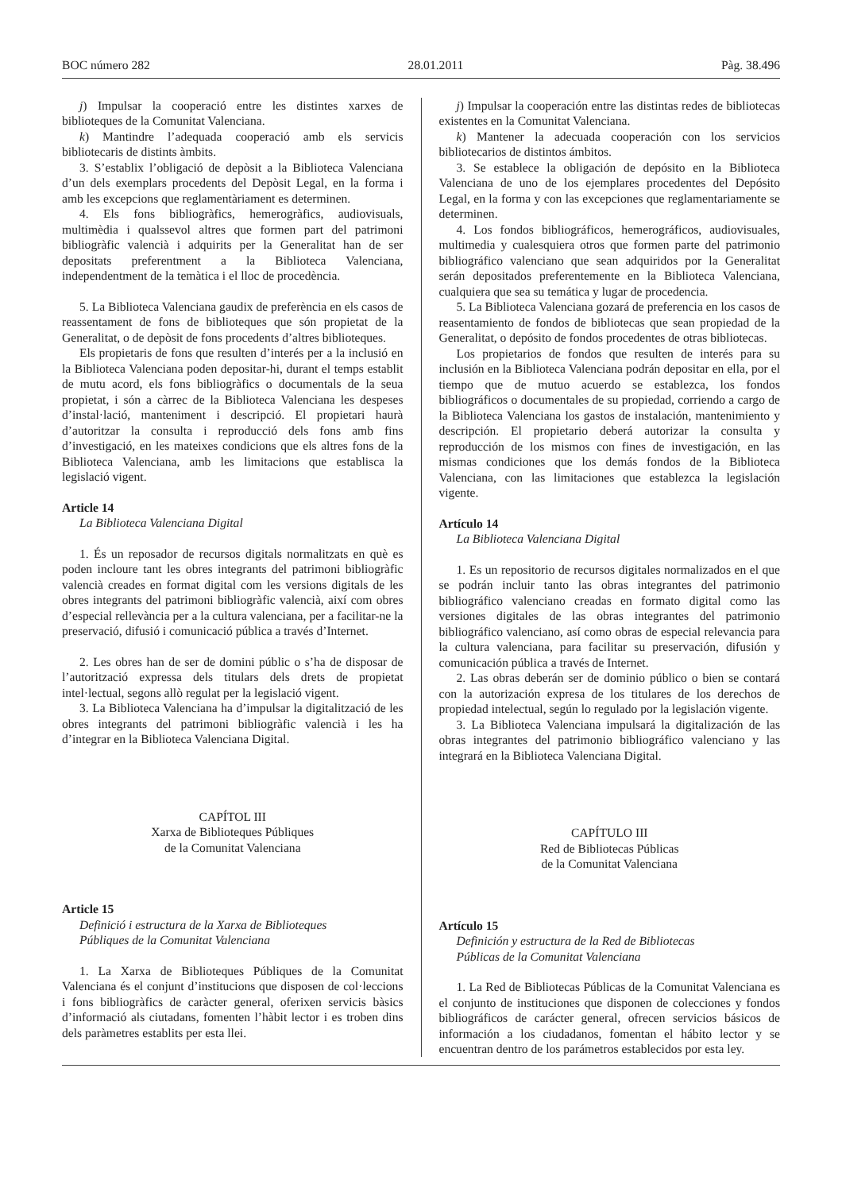BOC número 282 28.01.2011 Pàg. 38.496
j) Impulsar la cooperació entre les distintes xarxes de biblioteques de la Comunitat Valenciana.
k) Mantindre l’adequada cooperació amb els servicis bibliotecaris de distints àmbits.
3. S’establix l’obligació de depòsit a la Biblioteca Valenciana d’un dels exemplars procedents del Depòsit Legal, en la forma i amb les excepcions que reglamentàriament es determinen.
4. Els fons bibliogràfics, hemerogràfics, audiovisuals, multimèdia i qualssevol altres que formen part del patrimoni bibliogràfic valencià i adquirits per la Generalitat han de ser depositats preferentment a la Biblioteca Valenciana, independentment de la temàtica i el lloc de procedència.
5. La Biblioteca Valenciana gaudix de preferència en els casos de reassentament de fons de biblioteques que són propietat de la Generalitat, o de depòsit de fons procedents d’altres biblioteques.
Els propietaris de fons que resulten d’interés per a la inclusió en la Biblioteca Valenciana poden depositar-hi, durant el temps establit de mutu acord, els fons bibliogràfics o documentals de la seua propietat, i són a càrrec de la Biblioteca Valenciana les despeses d’instal·lació, manteniment i descripció. El propietari haurà d’autoritzar la consulta i reproducció dels fons amb fins d’investigació, en les mateixes condicions que els altres fons de la Biblioteca Valenciana, amb les limitacions que establisca la legislació vigent.
Article 14
La Biblioteca Valenciana Digital
1. És un reposador de recursos digitals normalitzats en què es poden incloure tant les obres integrants del patrimoni bibliogràfic valencià creades en format digital com les versions digitals de les obres integrants del patrimoni bibliogràfic valencià, així com obres d’especial rellevància per a la cultura valenciana, per a facilitar-ne la preservació, difusió i comunicació pública a través d’Internet.
2. Les obres han de ser de domini públic o s’ha de disposar de l’autorització expressa dels titulars dels drets de propietat intel·lectual, segons allò regulat per la legislació vigent.
3. La Biblioteca Valenciana ha d’impulsar la digitalització de les obres integrants del patrimoni bibliogràfic valencià i les ha d’integrar en la Biblioteca Valenciana Digital.
CAPÍTOL III
Xarxa de Biblioteques Públiques
de la Comunitat Valenciana
Article 15
Definició i estructura de la Xarxa de Biblioteques
Públiques de la Comunitat Valenciana
1. La Xarxa de Biblioteques Públiques de la Comunitat Valenciana és el conjunt d’institucions que disposen de col·leccions i fons bibliogràfics de caràcter general, oferixen servicis bàsics d’informació als ciutadans, fomenten l’hàbit lector i es troben dins dels paràmetres establits per esta llei.
j) Impulsar la cooperación entre las distintas redes de bibliotecas existentes en la Comunitat Valenciana.
k) Mantener la adecuada cooperación con los servicios bibliotecarios de distintos ámbitos.
3. Se establece la obligación de depósito en la Biblioteca Valenciana de uno de los ejemplares procedentes del Depósito Legal, en la forma y con las excepciones que reglamentariamente se determinen.
4. Los fondos bibliográficos, hemerográficos, audiovisuales, multimedia y cualesquiera otros que formen parte del patrimonio bibliográfico valenciano que sean adquiridos por la Generalitat serán depositados preferentemente en la Biblioteca Valenciana, cualquiera que sea su temática y lugar de procedencia.
5. La Biblioteca Valenciana gozará de preferencia en los casos de reasentamiento de fondos de bibliotecas que sean propiedad de la Generalitat, o depósito de fondos procedentes de otras bibliotecas.
Los propietarios de fondos que resulten de interés para su inclusión en la Biblioteca Valenciana podrán depositar en ella, por el tiempo que de mutuo acuerdo se establezca, los fondos bibliográficos o documentales de su propiedad, corriendo a cargo de la Biblioteca Valenciana los gastos de instalación, mantenimiento y descripción. El propietario deberá autorizar la consulta y reproducción de los mismos con fines de investigación, en las mismas condiciones que los demás fondos de la Biblioteca Valenciana, con las limitaciones que establezca la legislación vigente.
Artículo 14
La Biblioteca Valenciana Digital
1. Es un repositorio de recursos digitales normalizados en el que se podrán incluir tanto las obras integrantes del patrimonio bibliográfico valenciano creadas en formato digital como las versiones digitales de las obras integrantes del patrimonio bibliográfico valenciano, así como obras de especial relevancia para la cultura valenciana, para facilitar su preservación, difusión y comunicación pública a través de Internet.
2. Las obras deberán ser de dominio público o bien se contará con la autorización expresa de los titulares de los derechos de propiedad intelectual, según lo regulado por la legislación vigente.
3. La Biblioteca Valenciana impulsará la digitalización de las obras integrantes del patrimonio bibliográfico valenciano y las integrará en la Biblioteca Valenciana Digital.
CAPÍTULO III
Red de Bibliotecas Públicas
de la Comunitat Valenciana
Artículo 15
Definición y estructura de la Red de Bibliotecas
Públicas de la Comunitat Valenciana
1. La Red de Bibliotecas Públicas de la Comunitat Valenciana es el conjunto de instituciones que disponen de colecciones y fondos bibliográficos de carácter general, ofrecen servicios básicos de información a los ciudadanos, fomentan el hábito lector y se encuentran dentro de los parámetros establecidos por esta ley.